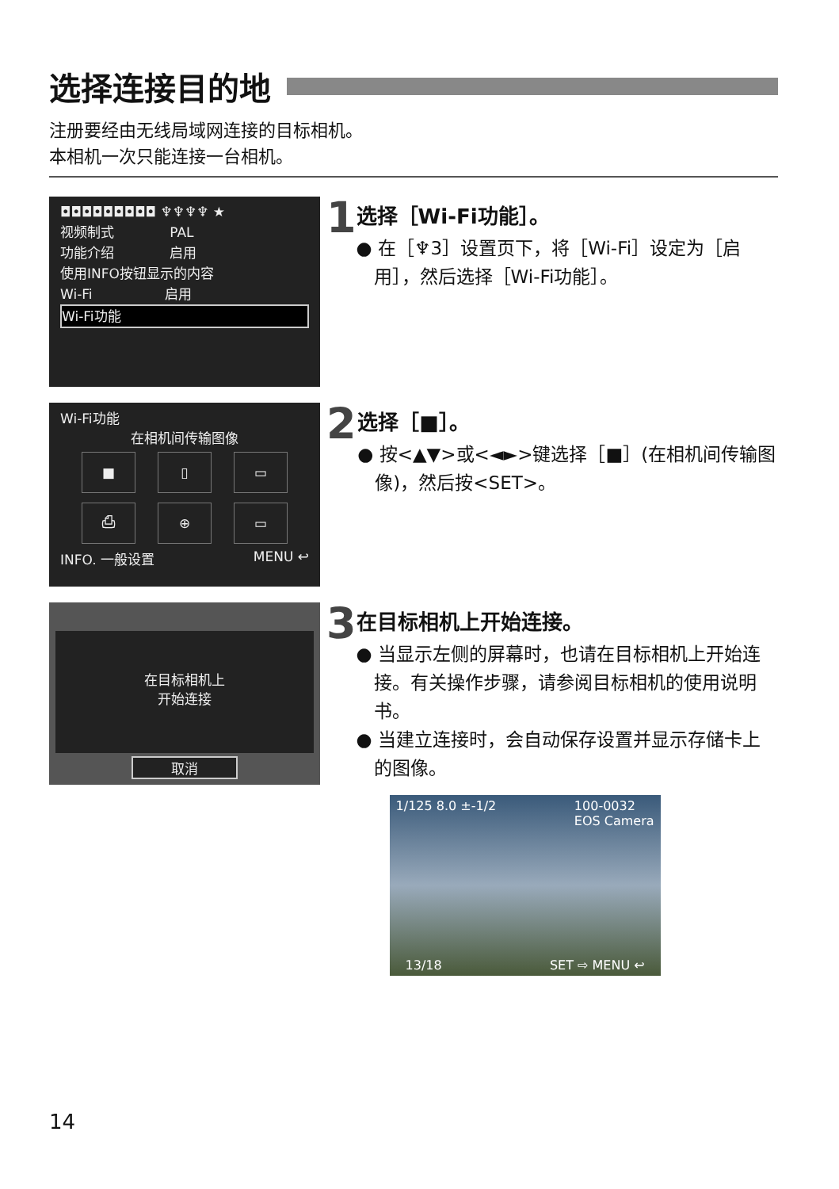选择连接目的地
注册要经由无线局域网连接的目标相机。
本相机一次只能连接一台相机。
◘◘◘◘◘◘◘◘◘ ♆♆♆♆ ★
视频制式 PAL
功能介绍 启用
使用INFO按钮显示的内容
Wi-Fi 启用
Wi-Fi功能
1
选择［Wi-Fi功能］。
● 在［♆3］设置页下，将［Wi-Fi］设定为［启用］，然后选择［Wi-Fi功能］。
Wi-Fi功能
在相机间传输图像
■ ▯ ▭
⎙ ⊕ ▭
INFO. 一般设置 MENU ↩
2
选择［■］。
● 按<▲▼>或<◄►>键选择［■］(在相机间传输图像)，然后按<SET>。
在目标相机上
开始连接
取消
3
在目标相机上开始连接。
● 当显示左侧的屏幕时，也请在目标相机上开始连接。有关操作步骤，请参阅目标相机的使用说明书。
● 当建立连接时，会自动保存设置并显示存储卡上的图像。
1/125 8.0 ±-1/2 100-0032
EOS Camera
13/18 SET ⇨ MENU ↩
14